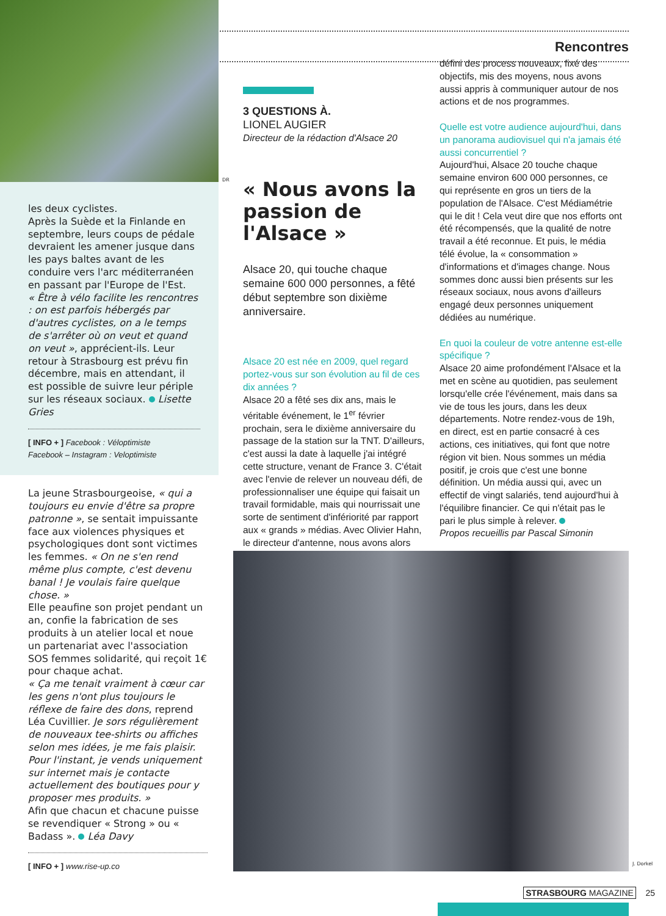les deux cyclistes.
Après la Suède et la Finlande en septembre, leurs coups de pédale devraient les amener jusque dans les pays baltes avant de les conduire vers l'arc méditerranéen en passant par l'Europe de l'Est.
« Être à vélo facilite les rencontres : on est parfois hébergés par d'autres cyclistes, on a le temps de s'arrêter où on veut et quand on veut », apprécient-ils. Leur retour à Strasbourg est prévu fin décembre, mais en attendant, il est possible de suivre leur périple sur les réseaux sociaux. Lisette Gries
[ INFO + ] Facebook : Véloptimiste
Facebook – Instagram : Veloptimiste
La jeune Strasbourgeoise, « qui a toujours eu envie d'être sa propre patronne », se sentait impuissante face aux violences physiques et psychologiques dont sont victimes les femmes. « On ne s'en rend même plus compte, c'est devenu banal ! Je voulais faire quelque chose. »
Elle peaufine son projet pendant un an, confie la fabrication de ses produits à un atelier local et noue un partenariat avec l'association SOS femmes solidarité, qui reçoit 1€ pour chaque achat.
« Ça me tenait vraiment à cœur car les gens n'ont plus toujours le réflexe de faire des dons, reprend Léa Cuvillier. Je sors régulièrement de nouveaux tee-shirts ou affiches selon mes idées, je me fais plaisir. Pour l'instant, je vends uniquement sur internet mais je contacte actuellement des boutiques pour y proposer mes produits. »
Afin que chacun et chacune puisse se revendiquer « Strong » ou « Badass ». Léa Davy
[ INFO + ] www.rise-up.co
Rencontres
3 QUESTIONS À.
LIONEL AUGIER
Directeur de la rédaction d'Alsace 20
« Nous avons la passion de l'Alsace »
Alsace 20, qui touche chaque semaine 600 000 personnes, a fêté début septembre son dixième anniversaire.
Alsace 20 est née en 2009, quel regard portez-vous sur son évolution au fil de ces dix années ?
Alsace 20 a fêté ses dix ans, mais le véritable événement, le 1<sup>er</sup> février prochain, sera le dixième anniversaire du passage de la station sur la TNT. D'ailleurs, c'est aussi la date à laquelle j'ai intégré cette structure, venant de France 3. C'était avec l'envie de relever un nouveau défi, de professionnaliser une équipe qui faisait un travail formidable, mais qui nourrissait une sorte de sentiment d'infériorité par rapport aux « grands » médias. Avec Olivier Hahn, le directeur d'antenne, nous avons alors
défini des process nouveaux, fixé des objectifs, mis des moyens, nous avons aussi appris à communiquer autour de nos actions et de nos programmes.
Quelle est votre audience aujourd'hui, dans un panorama audiovisuel qui n'a jamais été aussi concurrentiel ?
Aujourd'hui, Alsace 20 touche chaque semaine environ 600 000 personnes, ce qui représente en gros un tiers de la population de l'Alsace. C'est Médiamétrie qui le dit ! Cela veut dire que nos efforts ont été récompensés, que la qualité de notre travail a été reconnue. Et puis, le média télé évolue, la « consommation » d'informations et d'images change. Nous sommes donc aussi bien présents sur les réseaux sociaux, nous avons d'ailleurs engagé deux personnes uniquement dédiées au numérique.
En quoi la couleur de votre antenne est-elle spécifique ?
Alsace 20 aime profondément l'Alsace et la met en scène au quotidien, pas seulement lorsqu'elle crée l'événement, mais dans sa vie de tous les jours, dans les deux départements. Notre rendez-vous de 19h, en direct, est en partie consacré à ces actions, ces initiatives, qui font que notre région vit bien. Nous sommes un média positif, je crois que c'est une bonne définition. Un média aussi qui, avec un effectif de vingt salariés, tend aujourd'hui à l'équilibre financier. Ce qui n'était pas le pari le plus simple à relever.
Propos recueillis par Pascal Simonin
DR
J. Dorkel
STRASBOURG MAGAZINE 25